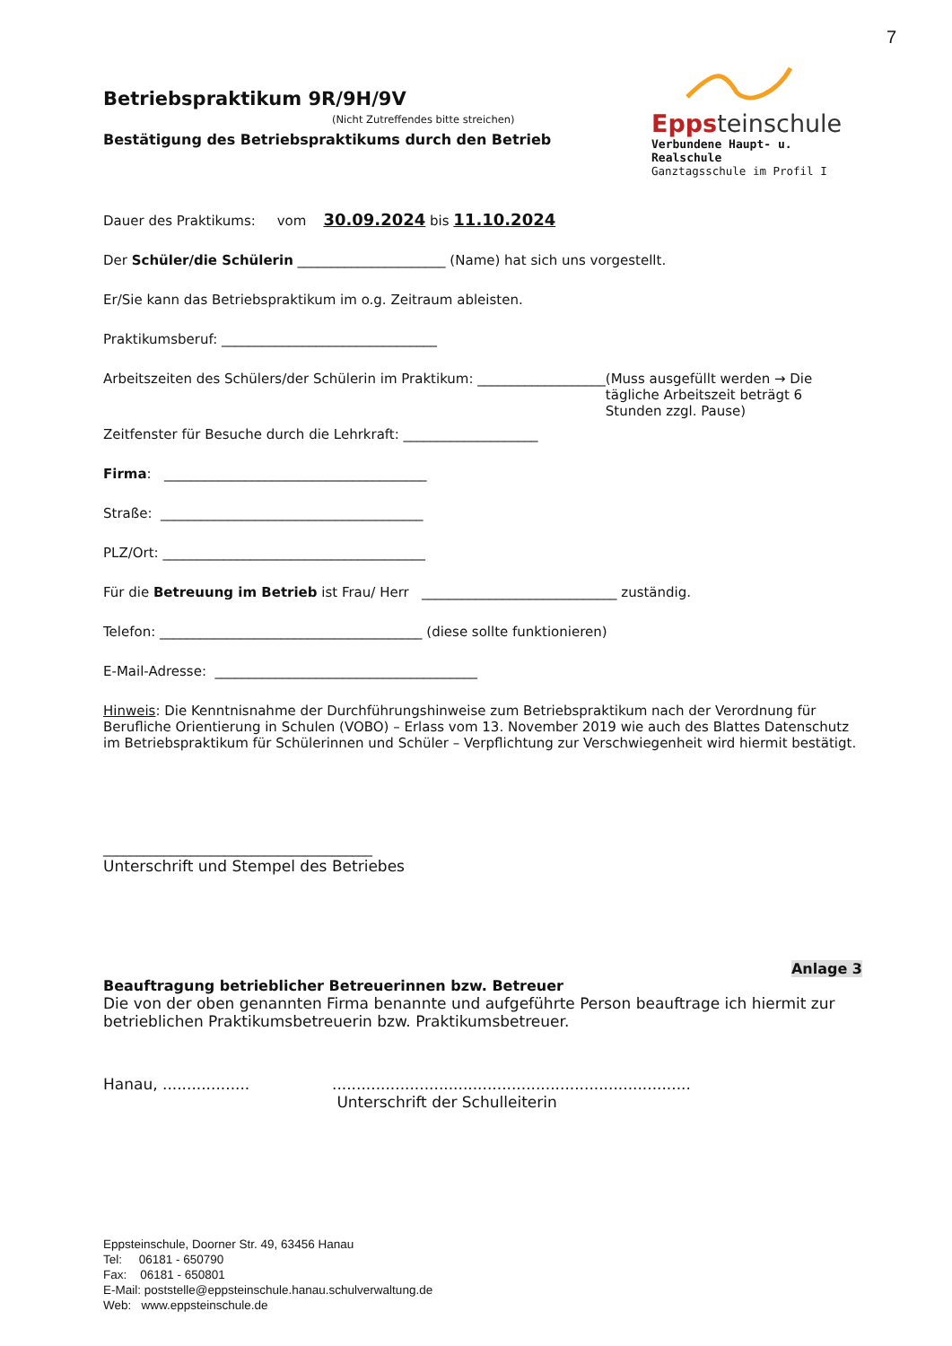7
Betriebspraktikum 9R/9H/9V
(Nicht Zutreffendes bitte streichen)
Bestätigung des Betriebspraktikums durch den Betrieb
Eppsteinschule
Verbundene Haupt- u. Realschule
Ganztagsschule im Profil I
Dauer des Praktikums: vom 30.09.2024 bis 11.10.2024
Der Schüler/die Schülerin ______________________ (Name) hat sich uns vorgestellt.
Er/Sie kann das Betriebspraktikum im o.g. Zeitraum ableisten.
Praktikumsberuf: ________________________________
Arbeitszeiten des Schülers/der Schülerin im Praktikum: ___________________ (Muss ausgefüllt werden → Die tägliche Arbeitszeit beträgt 6 Stunden zzgl. Pause)
Zeitfenster für Besuche durch die Lehrkraft: ____________________
Firma: _______________________________________
Straße: _______________________________________
PLZ/Ort: _______________________________________
Für die Betreuung im Betrieb ist Frau/ Herr _____________________________ zuständig.
Telefon: _______________________________________ (diese sollte funktionieren)
E-Mail-Adresse: _______________________________________
Hinweis: Die Kenntnisnahme der Durchführungshinweise zum Betriebspraktikum nach der Verordnung für Berufliche Orientierung in Schulen (VOBO) – Erlass vom 13. November 2019 wie auch des Blattes Datenschutz im Betriebspraktikum für Schülerinnen und Schüler – Verpflichtung zur Verschwiegenheit wird hiermit bestätigt.
________________________________________
Unterschrift und Stempel des Betriebes
Anlage 3
Beauftragung betrieblicher Betreuerinnen bzw. Betreuer
Die von der oben genannten Firma benannte und aufgeführte Person beauftrage ich hiermit zur betrieblichen Praktikumsbetreuerin bzw. Praktikumsbetreuer.
Hanau, ............................................................................................
Unterschrift der Schulleiterin
Eppsteinschule, Doorner Str. 49, 63456 Hanau
Tel: 06181 - 650790
Fax: 06181 - 650801
E-Mail: poststelle@eppsteinschule.hanau.schulverwaltung.de
Web: www.eppsteinschule.de